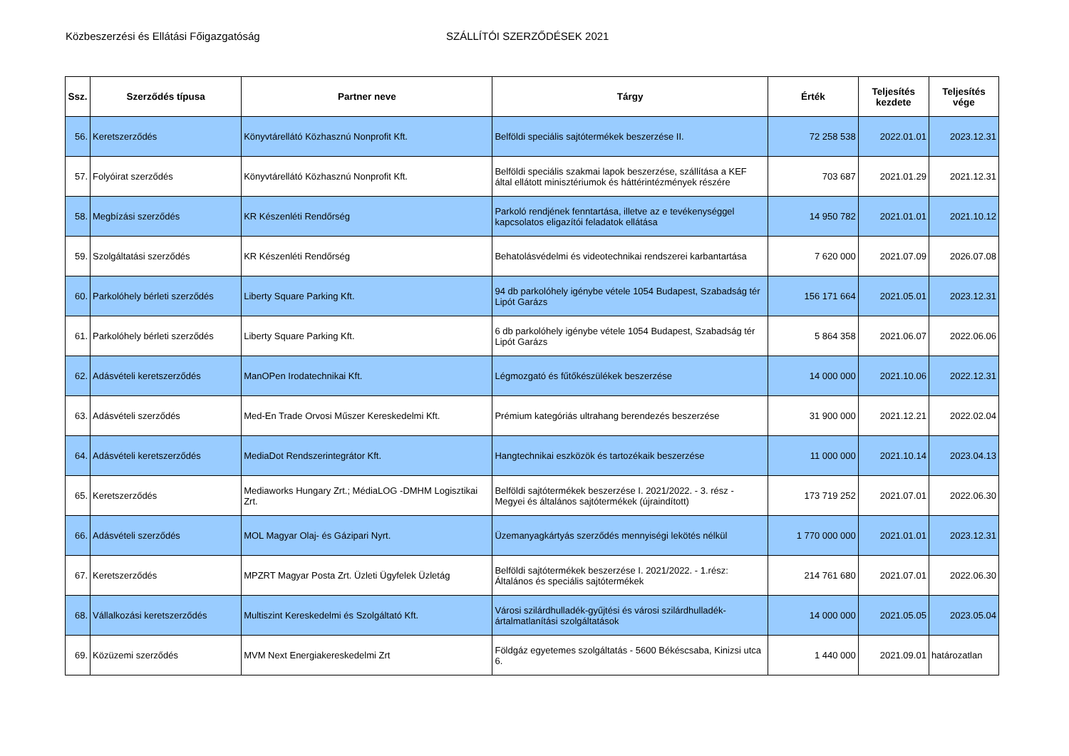Közbeszerzési és Ellátási Főigazgatóság SZÁLLÍTÓI SZERZŐDÉSEK 2021
| Ssz. | Szerződés típusa | Partner neve | Tárgy | Érték | Teljesítés kezdete | Teljesítés vége |
| --- | --- | --- | --- | --- | --- | --- |
| 56. | Keretszerződés | Könyvtárellátó Közhasznú Nonprofit Kft. | Belföldi speciális sajtótermékek beszerzése II. | 72 258 538 | 2022.01.01 | 2023.12.31 |
| 57. | Folyóirat szerződés | Könyvtárellátó Közhasznú Nonprofit Kft. | Belföldi speciális szakmai lapok beszerzése, szállítása a KEF által ellátott minisztériumok és háttérintézmények részére | 703 687 | 2021.01.29 | 2021.12.31 |
| 58. | Megbízási szerződés | KR Készenléti Rendőrség | Parkoló rendjének fenntartása, illetve az e tevékenységgel kapcsolatos eligazítói feladatok ellátása | 14 950 782 | 2021.01.01 | 2021.10.12 |
| 59. | Szolgáltatási szerződés | KR Készenléti Rendőrség | Behatolásvédelmi és videotechnikai rendszerei karbantartása | 7 620 000 | 2021.07.09 | 2026.07.08 |
| 60. | Parkolóhely bérleti szerződés | Liberty Square Parking Kft. | 94 db parkolóhely igénybe vétele 1054 Budapest, Szabadság tér Lipót Garázs | 156 171 664 | 2021.05.01 | 2023.12.31 |
| 61. | Parkolóhely bérleti szerződés | Liberty Square Parking Kft. | 6 db parkolóhely igénybe vétele 1054 Budapest, Szabadság tér Lipót Garázs | 5 864 358 | 2021.06.07 | 2022.06.06 |
| 62. | Adásvételi keretszerződés | ManOPen Irodatechnikai Kft. | Légmozgató és fűtőkészülékek beszerzése | 14 000 000 | 2021.10.06 | 2022.12.31 |
| 63. | Adásvételi szerződés | Med-En Trade Orvosi Műszer Kereskedelmi Kft. | Prémium kategóriás ultrahang berendezés beszerzése | 31 900 000 | 2021.12.21 | 2022.02.04 |
| 64. | Adásvételi keretszerződés | MediaDot Rendszerintegrátor Kft. | Hangtechnikai eszközök és tartozékaik beszerzése | 11 000 000 | 2021.10.14 | 2023.04.13 |
| 65. | Keretszerződés | Mediaworks Hungary Zrt.; MédiaLOG -DMHM Logisztikai Zrt. | Belföldi sajtótermékek beszerzése I. 2021/2022. - 3. rész - Megyei és általános sajtótermékek (újraindított) | 173 719 252 | 2021.07.01 | 2022.06.30 |
| 66. | Adásvételi szerződés | MOL Magyar Olaj- és Gázipari Nyrt. | Üzemanyagkártyás szerződés mennyiségi lekötés nélkül | 1 770 000 000 | 2021.01.01 | 2023.12.31 |
| 67. | Keretszerződés | MPZRT Magyar Posta Zrt. Üzleti Ügyfelek Üzletág | Belföldi sajtótermékek beszerzése I. 2021/2022. - 1.rész: Általános és speciális sajtótermékek | 214 761 680 | 2021.07.01 | 2022.06.30 |
| 68. | Vállalkozási keretszerződés | Multiszint Kereskedelmi és Szolgáltató Kft. | Városi szilárdhulladék-gyűjtési és városi szilárdhulladék-ártalmatlanítási szolgáltatások | 14 000 000 | 2021.05.05 | 2023.05.04 |
| 69. | Közüzemi szerződés | MVM Next Energiakereskedelmi Zrt | Földgáz egyetemes szolgáltatás - 5600 Békéscsaba, Kinizsi utca 6. | 1 440 000 | 2021.09.01 | határozatlan |